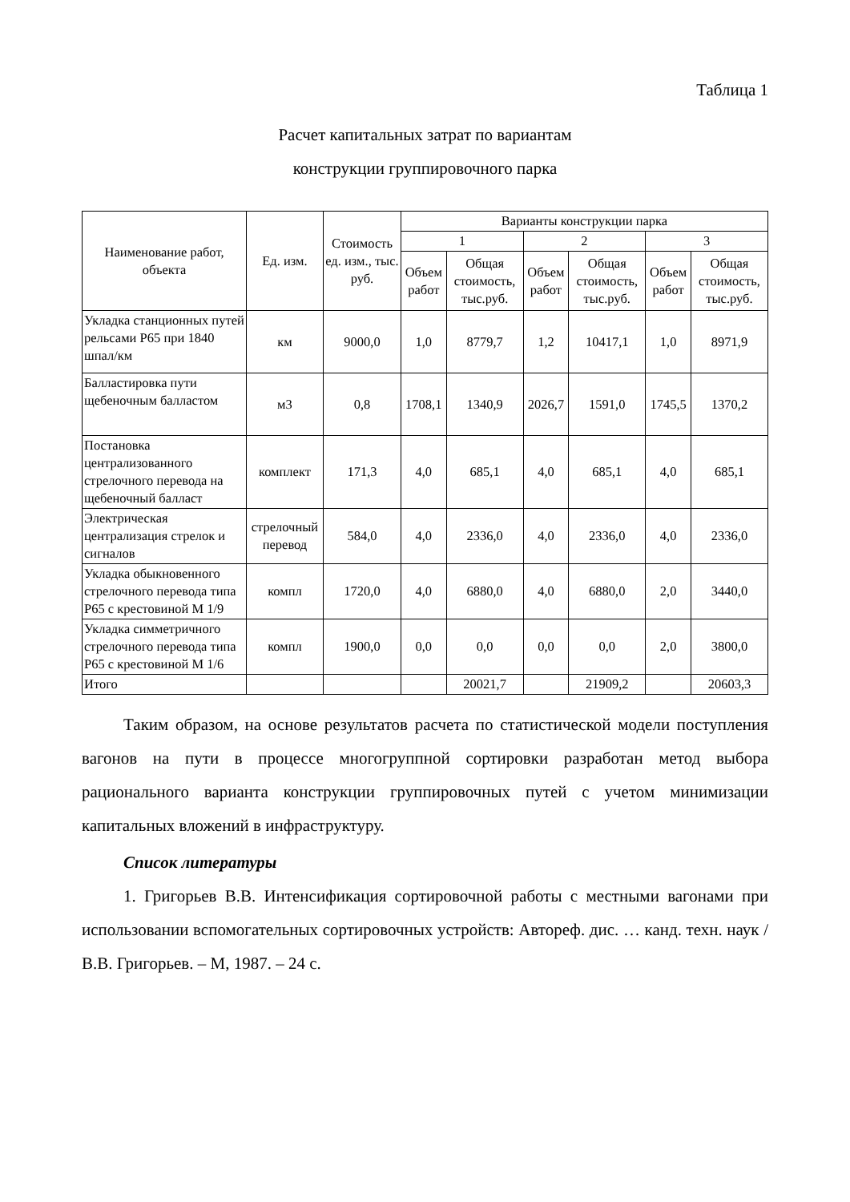Таблица 1
Расчет капитальных затрат по вариантам
конструкции группировочного парка
| Наименование работ, объекта | Ед. изм. | Стоимость ед. изм., тыс. руб. | Варианты конструкции парка | | | | | |
| --- | --- | --- | --- | --- | --- | --- | --- | --- |
| | | | 1 | | 2 | | 3 | |
| | | | Объем работ | Общая стоимость, тыс.руб. | Объем работ | Общая стоимость, тыс.руб. | Объем работ | Общая стоимость, тыс.руб. |
| Укладка станционных путей рельсами Р65 при 1840 шпал/км | км | 9000,0 | 1,0 | 8779,7 | 1,2 | 10417,1 | 1,0 | 8971,9 |
| Балластировка пути щебеночным балластом | м3 | 0,8 | 1708,1 | 1340,9 | 2026,7 | 1591,0 | 1745,5 | 1370,2 |
| Постановка централизованного стрелочного перевода на щебеночный балласт | комплект | 171,3 | 4,0 | 685,1 | 4,0 | 685,1 | 4,0 | 685,1 |
| Электрическая централизация стрелок и сигналов | стрелочный перевод | 584,0 | 4,0 | 2336,0 | 4,0 | 2336,0 | 4,0 | 2336,0 |
| Укладка обыкновенного стрелочного перевода типа Р65 с крестовиной М 1/9 | компл | 1720,0 | 4,0 | 6880,0 | 4,0 | 6880,0 | 2,0 | 3440,0 |
| Укладка симметричного стрелочного перевода типа Р65 с крестовиной М 1/6 | компл | 1900,0 | 0,0 | 0,0 | 0,0 | 0,0 | 2,0 | 3800,0 |
| Итого | | | | 20021,7 | | 21909,2 | | 20603,3 |
Таким образом, на основе результатов расчета по статистической модели поступления вагонов на пути в процессе многогруппной сортировки разработан метод выбора рационального варианта конструкции группировочных путей с учетом минимизации капитальных вложений в инфраструктуру.
Список литературы
1. Григорьев В.В. Интенсификация сортировочной работы с местными вагонами при использовании вспомогательных сортировочных устройств: Автореф. дис. … канд. техн. наук / В.В. Григорьев. – М, 1987. – 24 с.